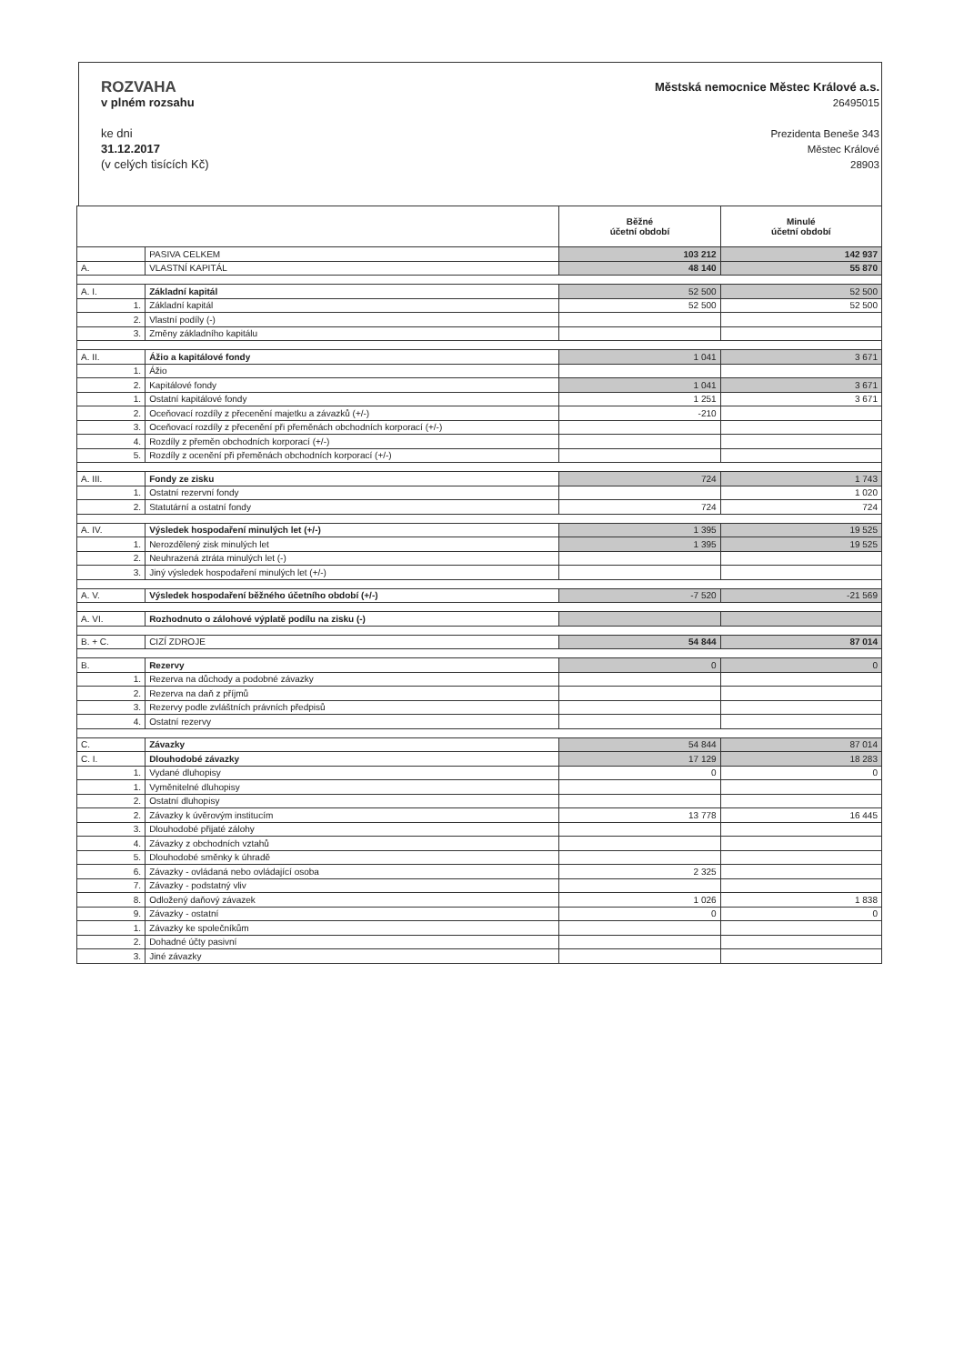ROZVAHA
v plném rozsahu
ke dni
31.12.2017
(v celých tisících Kč)
Městská nemocnice Městec Králové a.s.
26495015
Prezidenta Beneše 343
Městec Králové
28903
| | | Běžné účetní období | Minulé účetní období |
| --- | --- | --- | --- |
| | PASIVA CELKEM | 103 212 | 142 937 |
| A. | VLASTNÍ KAPITÁL | 48 140 | 55 870 |
| A. I. | Základní kapitál | 52 500 | 52 500 |
| 1. | Základní kapitál | 52 500 | 52 500 |
| 2. | Vlastní podíly (-) | | |
| 3. | Změny základního kapitálu | | |
| A. II. | Ážio a kapitálové fondy | 1 041 | 3 671 |
| 1. | Ážio | | |
| 2. | Kapitálové fondy | 1 041 | 3 671 |
| 1. | Ostatní kapitálové fondy | 1 251 | 3 671 |
| 2. | Oceňovací rozdíly z přecenění majetku a závazků (+/-) | -210 | |
| 3. | Oceňovací rozdíly z přecenění při přeměnách obchodních korporací (+/-) | | |
| 4. | Rozdíly z přeměn obchodních korporací (+/-) | | |
| 5. | Rozdíly z ocenění při přeměnách obchodních korporací (+/-) | | |
| A. III. | Fondy ze zisku | 724 | 1 743 |
| 1. | Ostatní rezervní fondy | | 1 020 |
| 2. | Statutární a ostatní fondy | 724 | 724 |
| A. IV. | Výsledek hospodaření minulých let (+/-) | 1 395 | 19 525 |
| 1. | Nerozdělený zisk minulých let | 1 395 | 19 525 |
| 2. | Neuhrazená ztráta minulých let (-) | | |
| 3. | Jiný výsledek hospodaření minulých let (+/-) | | |
| A. V. | Výsledek hospodaření běžného účetního období (+/-) | -7 520 | -21 569 |
| A. VI. | Rozhodnuto o zálohové výplatě podílu na zisku (-) | | |
| B. + C. | CIZÍ ZDROJE | 54 844 | 87 014 |
| B. | Rezervy | 0 | 0 |
| 1. | Rezerva na důchody a podobné závazky | | |
| 2. | Rezerva na daň z příjmů | | |
| 3. | Rezervy podle zvláštních právních předpisů | | |
| 4. | Ostatní rezervy | | |
| C. | Závazky | 54 844 | 87 014 |
| C. I. | Dlouhodobé závazky | 17 129 | 18 283 |
| 1. | Vydané dluhopisy | 0 | 0 |
| 1. | Vyměnitelné dluhopisy | | |
| 2. | Ostatní dluhopisy | | |
| 2. | Závazky k úvěrovým institucím | 13 778 | 16 445 |
| 3. | Dlouhodobé přijaté zálohy | | |
| 4. | Závazky z obchodních vztahů | | |
| 5. | Dlouhodobé směnky k úhradě | | |
| 6. | Závazky - ovládaná nebo ovládající osoba | 2 325 | |
| 7. | Závazky - podstatný vliv | | |
| 8. | Odložený daňový závazek | 1 026 | 1 838 |
| 9. | Závazky - ostatní | 0 | 0 |
| 1. | Závazky ke společníkům | | |
| 2. | Dohadné účty pasivní | | |
| 3. | Jiné závazky | | |